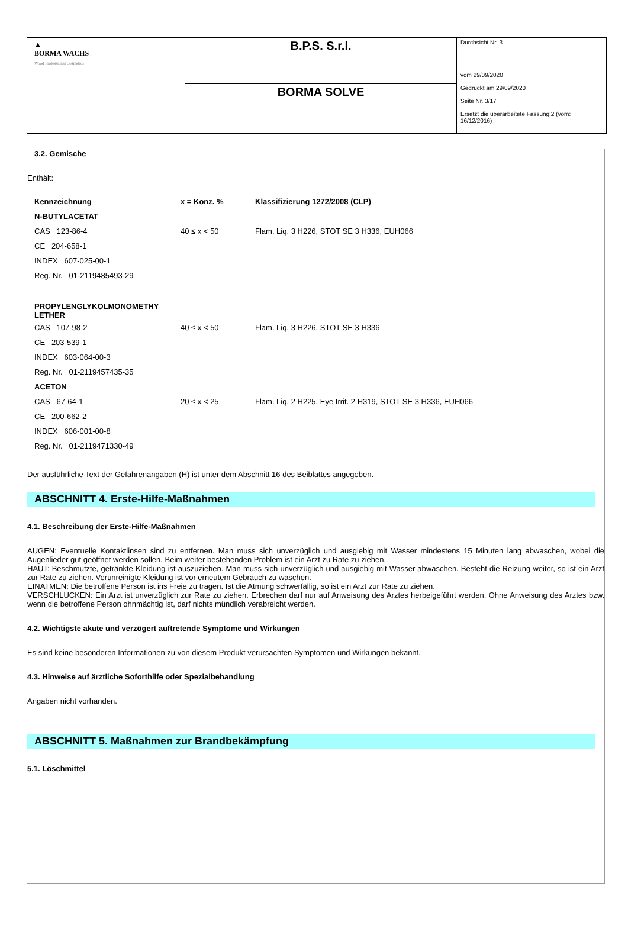| ▲ BORMA WACHS Wood Professional Cosmetics | B.P.S. S.r.l. | Durchsicht Nr. 3 vom 29/09/2020 Gedruckt am 29/09/2020 Seite Nr. 3/17 Ersetzt die überarbeitete Fassung:2 (vom: 16/12/2016) |
| | BORMA SOLVE | |
3.2. Gemische
Enthält:
| Kennzeichnung | x = Konz. % | Klassifizierung 1272/2008 (CLP) |
| N-BUTYLACETAT | | |
| CAS 123-86-4 | 40 ≤ x < 50 | Flam. Liq. 3 H226, STOT SE 3 H336, EUH066 |
| CE 204-658-1 | | |
| INDEX 607-025-00-1 | | |
| Reg. Nr. 01-2119485493-29 | | |
| PROPYLENGLYKOLMONOMETHY LETHER | | |
| CAS 107-98-2 | 40 ≤ x < 50 | Flam. Liq. 3 H226, STOT SE 3 H336 |
| CE 203-539-1 | | |
| INDEX 603-064-00-3 | | |
| Reg. Nr. 01-2119457435-35 | | |
| ACETON | | |
| CAS 67-64-1 | 20 ≤ x < 25 | Flam. Liq. 2 H225, Eye Irrit. 2 H319, STOT SE 3 H336, EUH066 |
| CE 200-662-2 | | |
| INDEX 606-001-00-8 | | |
| Reg. Nr. 01-2119471330-49 | | |
Der ausführliche Text der Gefahrenangaben (H) ist unter dem Abschnitt 16 des Beiblattes angegeben.
ABSCHNITT 4. Erste-Hilfe-Maßnahmen
4.1. Beschreibung der Erste-Hilfe-Maßnahmen
AUGEN: Eventuelle Kontaktlinsen sind zu entfernen. Man muss sich unverzüglich und ausgiebig mit Wasser mindestens 15 Minuten lang abwaschen, wobei die Augenlieder gut geöffnet werden sollen. Beim weiter bestehenden Problem ist ein Arzt zu Rate zu ziehen.
HAUT: Beschmutzte, getränkte Kleidung ist auszuziehen. Man muss sich unverzüglich und ausgiebig mit Wasser abwaschen. Besteht die Reizung weiter, so ist ein Arzt zur Rate zu ziehen. Verunreinigte Kleidung ist vor erneutem Gebrauch zu waschen.
EINATMEN: Die betroffene Person ist ins Freie zu tragen. Ist die Atmung schwerfällig, so ist ein Arzt zur Rate zu ziehen.
VERSCHLUCKEN: Ein Arzt ist unverzüglich zur Rate zu ziehen. Erbrechen darf nur auf Anweisung des Arztes herbeigeführt werden. Ohne Anweisung des Arztes bzw. wenn die betroffene Person ohnmächtig ist, darf nichts mündlich verabreicht werden.
4.2. Wichtigste akute und verzögert auftretende Symptome und Wirkungen
Es sind keine besonderen Informationen zu von diesem Produkt verursachten Symptomen und Wirkungen bekannt.
4.3. Hinweise auf ärztliche Soforthilfe oder Spezialbehandlung
Angaben nicht vorhanden.
ABSCHNITT 5. Maßnahmen zur Brandbekämpfung
5.1. Löschmittel